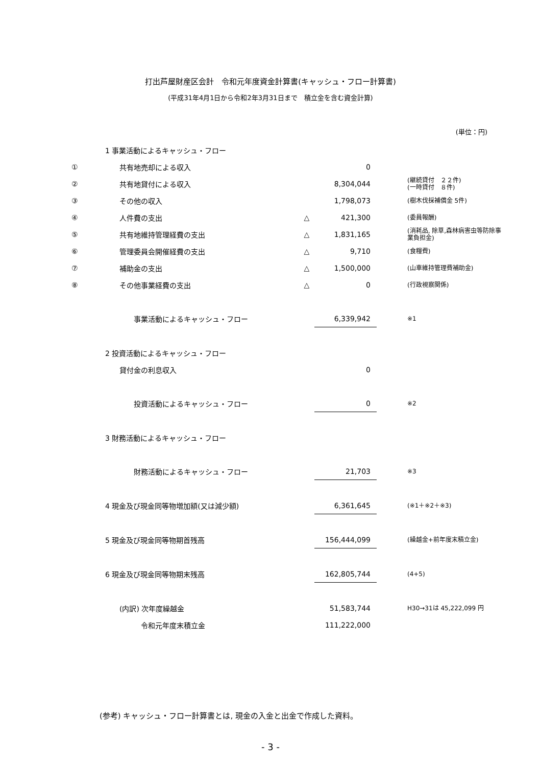打出芦屋財産区会計　令和元年度資金計算書(キャッシュ・フロー計算書)
(平成31年4月1日から令和2年3月31日まで　積立金を含む資金計算)
(単位：円)
| | 1 事業活動によるキャッシュ・フロー | | | |
| ① | 共有地売却による収入 | | 0 | |
| ② | 共有地貸付による収入 | | 8,304,044 | (継続貸付 ２２件) (一時貸付 ８件) |
| ③ | その他の収入 | | 1,798,073 | (樹木伐採補償金 5件) |
| ④ | 人件費の支出 | △ | 421,300 | (委員報酬) |
| ⑤ | 共有地維持管理経費の支出 | △ | 1,831,165 | (消耗品, 除草,森林病害虫等防除事 業負担金) |
| ⑥ | 管理委員会開催経費の支出 | △ | 9,710 | (食糧費) |
| ⑦ | 補助金の支出 | △ | 1,500,000 | (山車維持管理費補助金) |
| ⑧ | その他事業経費の支出 | △ | 0 | (行政視察関係) |
| | 事業活動によるキャッシュ・フロー | | 6,339,942 | ※1 |
| | 2 投資活動によるキャッシュ・フロー | | | |
| | 貸付金の利息収入 | | 0 | |
| | 投資活動によるキャッシュ・フロー | | 0 | ※2 |
| | 3 財務活動によるキャッシュ・フロー | | | |
| | 財務活動によるキャッシュ・フロー | | 21,703 | ※3 |
| | 4 現金及び現金同等物増加額(又は減少額) | | 6,361,645 | (※1＋※2＋※3) |
| | 5 現金及び現金同等物期首残高 | | 156,444,099 | (繰越金+前年度末積立金) |
| | 6 現金及び現金同等物期末残高 | | 162,805,744 | (4+5) |
| | (内訳) 次年度繰越金 | | 51,583,744 | H30→31は 45,222,099 円 |
| | 令和元年度末積立金 | | 111,222,000 | |
(参考) キャッシュ・フロー計算書とは, 現金の入金と出金で作成した資料。
- 3 -